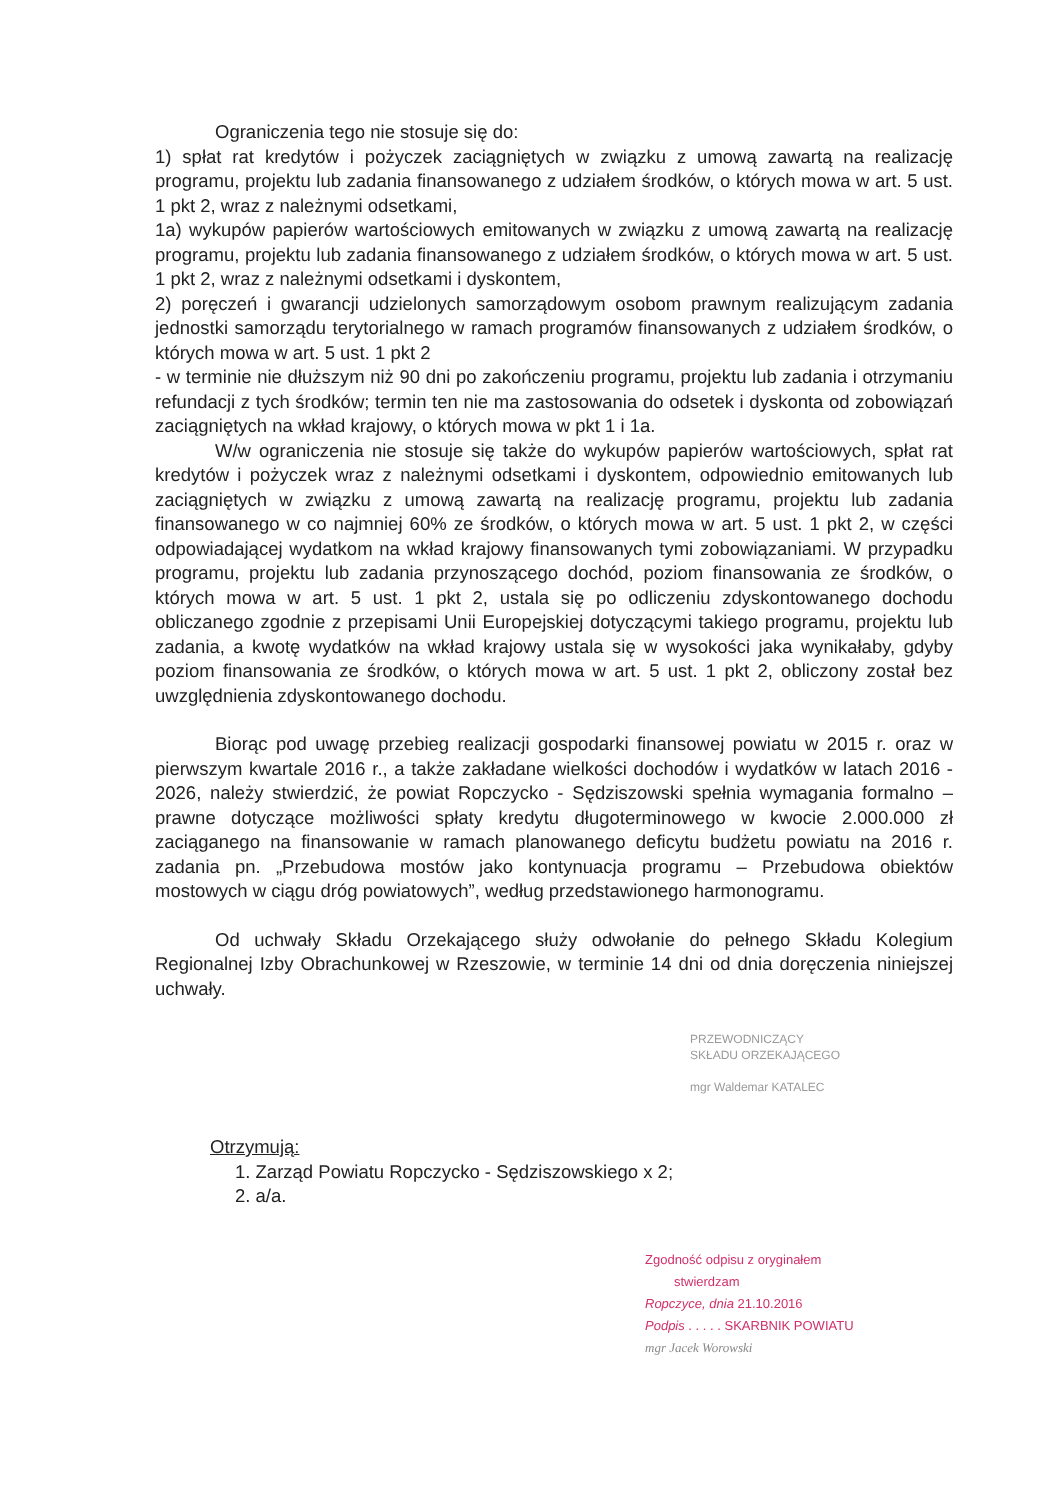Ograniczenia tego nie stosuje się do:
1) spłat rat kredytów i pożyczek zaciągniętych w związku z umową zawartą na realizację programu, projektu lub zadania finansowanego z udziałem środków, o których mowa w art. 5 ust. 1 pkt 2, wraz z należnymi odsetkami,
1a) wykupów papierów wartościowych emitowanych w związku z umową zawartą na realizację programu, projektu lub zadania finansowanego z udziałem środków, o których mowa w art. 5 ust. 1 pkt 2, wraz z należnymi odsetkami i dyskontem,
2) poręczeń i gwarancji udzielonych samorządowym osobom prawnym realizującym zadania jednostki samorządu terytorialnego w ramach programów finansowanych z udziałem środków, o których mowa w art. 5 ust. 1 pkt 2
- w terminie nie dłuższym niż 90 dni po zakończeniu programu, projektu lub zadania i otrzymaniu refundacji z tych środków; termin ten nie ma zastosowania do odsetek i dyskonta od zobowiązań zaciągniętych na wkład krajowy, o których mowa w pkt 1 i 1a.
W/w ograniczenia nie stosuje się także do wykupów papierów wartościowych, spłat rat kredytów i pożyczek wraz z należnymi odsetkami i dyskontem, odpowiednio emitowanych lub zaciągniętych w związku z umową zawartą na realizację programu, projektu lub zadania finansowanego w co najmniej 60% ze środków, o których mowa w art. 5 ust. 1 pkt 2, w części odpowiadającej wydatkom na wkład krajowy finansowanych tymi zobowiązaniami. W przypadku programu, projektu lub zadania przynoszącego dochód, poziom finansowania ze środków, o których mowa w art. 5 ust. 1 pkt 2, ustala się po odliczeniu zdyskontowanego dochodu obliczanego zgodnie z przepisami Unii Europejskiej dotyczącymi takiego programu, projektu lub zadania, a kwotę wydatków na wkład krajowy ustala się w wysokości jaka wynikałaby, gdyby poziom finansowania ze środków, o których mowa w art. 5 ust. 1 pkt 2, obliczony został bez uwzględnienia zdyskontowanego dochodu.
Biorąc pod uwagę przebieg realizacji gospodarki finansowej powiatu w 2015 r. oraz w pierwszym kwartale 2016 r., a także zakładane wielkości dochodów i wydatków w latach 2016 - 2026, należy stwierdzić, że powiat Ropczycko - Sędziszowski spełnia wymagania formalno – prawne dotyczące możliwości spłaty kredytu długoterminowego w kwocie 2.000.000 zł zaciąganego na finansowanie w ramach planowanego deficytu budżetu powiatu na 2016 r. zadania pn. „Przebudowa mostów jako kontynuacja programu – Przebudowa obiektów mostowych w ciągu dróg powiatowych”, według przedstawionego harmonogramu.
Od uchwały Składu Orzekającego służy odwołanie do pełnego Składu Kolegium Regionalnej Izby Obrachunkowej w Rzeszowie, w terminie 14 dni od dnia doręczenia niniejszej uchwały.
PRZEWODNICZĄCY
SKŁADU ORZEKAJĄCEGO
mgr Waldemar KATALEC
Otrzymują:
1. Zarząd Powiatu Ropczycko - Sędziszowskiego x 2;
2. a/a.
Zgodność odpisu z oryginałem
stwierdzam
Ropczyce, dnia 21.10.2016
Podpis . . . . . SKARBNIK POWIATU
mgr Jacek Worowski